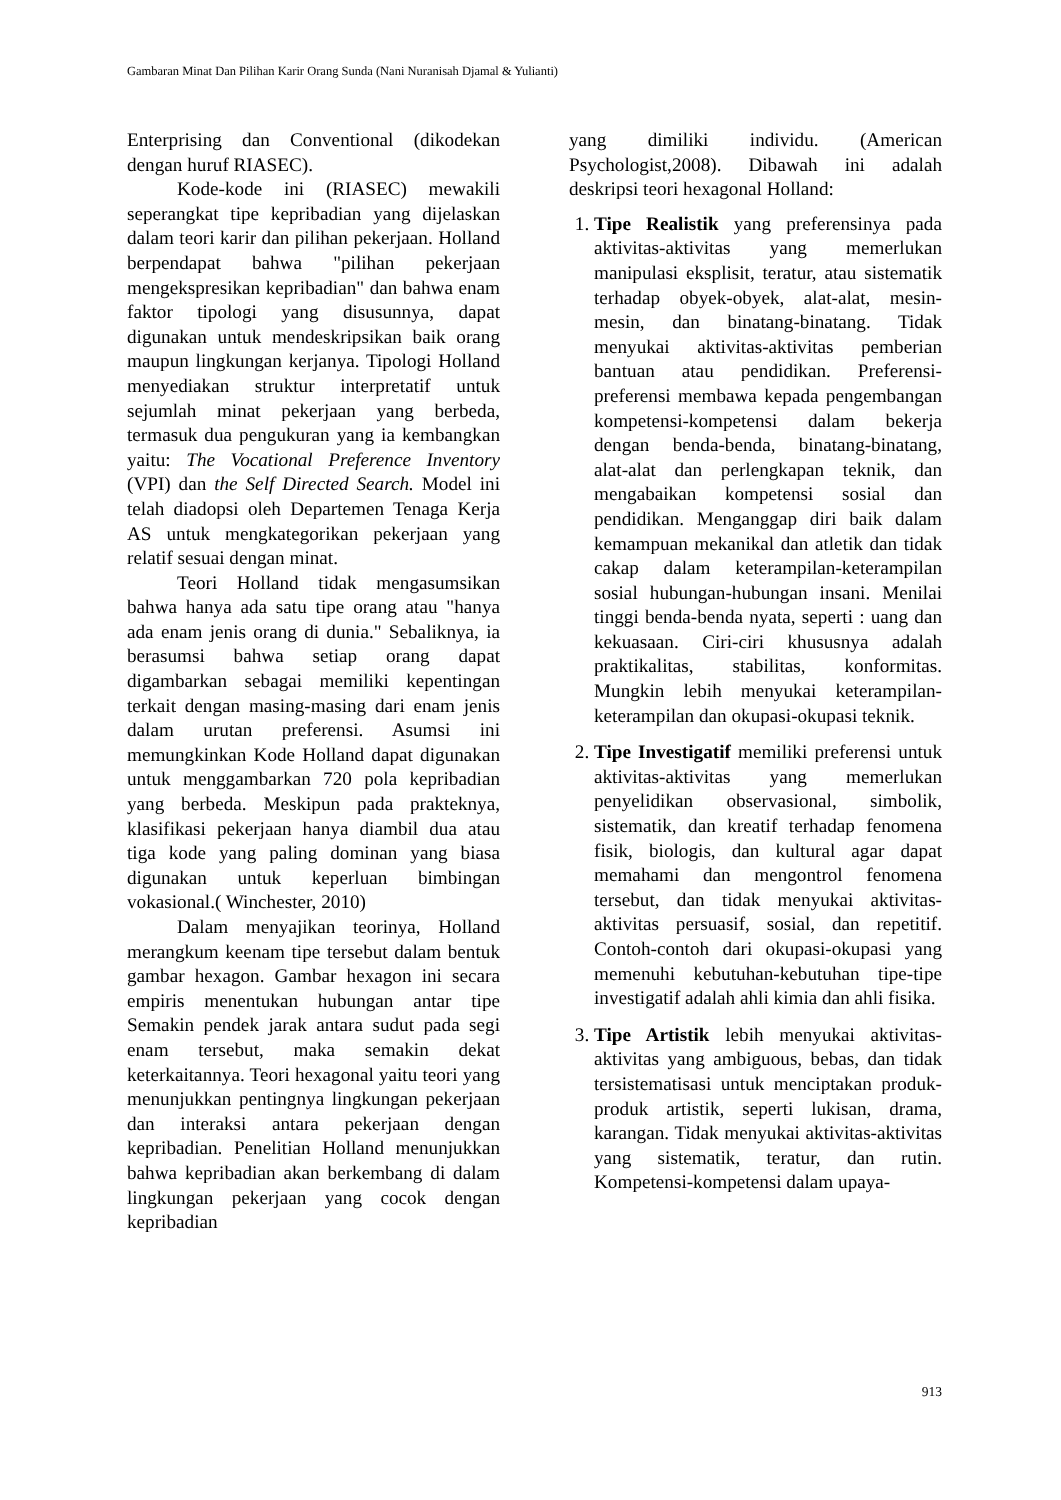Gambaran Minat Dan Pilihan Karir Orang Sunda (Nani Nuranisah Djamal & Yulianti)
Enterprising dan Conventional (dikodekan dengan huruf RIASEC).
Kode-kode ini (RIASEC) mewakili seperangkat tipe kepribadian yang dijelaskan dalam teori karir dan pilihan pekerjaan. Holland berpendapat bahwa "pilihan pekerjaan mengekspresikan kepribadian" dan bahwa enam faktor tipologi yang disusunnya, dapat digunakan untuk mendeskripsikan baik orang maupun lingkungan kerjanya. Tipologi Holland menyediakan struktur interpretatif untuk sejumlah minat pekerjaan yang berbeda, termasuk dua pengukuran yang ia kembangkan yaitu: The Vocational Preference Inventory (VPI) dan the Self Directed Search. Model ini telah diadopsi oleh Departemen Tenaga Kerja AS untuk mengkategorikan pekerjaan yang relatif sesuai dengan minat.
Teori Holland tidak mengasumsikan bahwa hanya ada satu tipe orang atau "hanya ada enam jenis orang di dunia." Sebaliknya, ia berasumsi bahwa setiap orang dapat digambarkan sebagai memiliki kepentingan terkait dengan masing-masing dari enam jenis dalam urutan preferensi. Asumsi ini memungkinkan Kode Holland dapat digunakan untuk menggambarkan 720 pola kepribadian yang berbeda. Meskipun pada prakteknya, klasifikasi pekerjaan hanya diambil dua atau tiga kode yang paling dominan yang biasa digunakan untuk keperluan bimbingan vokasional.( Winchester, 2010)
Dalam menyajikan teorinya, Holland merangkum keenam tipe tersebut dalam bentuk gambar hexagon. Gambar hexagon ini secara empiris menentukan hubungan antar tipe Semakin pendek jarak antara sudut pada segi enam tersebut, maka semakin dekat keterkaitannya. Teori hexagonal yaitu teori yang menunjukkan pentingnya lingkungan pekerjaan dan interaksi antara pekerjaan dengan kepribadian. Penelitian Holland menunjukkan bahwa kepribadian akan berkembang di dalam lingkungan pekerjaan yang cocok dengan kepribadian
yang dimiliki individu. (American Psychologist,2008). Dibawah ini adalah deskripsi teori hexagonal Holland:
1. Tipe Realistik yang preferensinya pada aktivitas-aktivitas yang memerlukan manipulasi eksplisit, teratur, atau sistematik terhadap obyek-obyek, alat-alat, mesin-mesin, dan binatang-binatang. Tidak menyukai aktivitas-aktivitas pemberian bantuan atau pendidikan. Preferensi-preferensi membawa kepada pengembangan kompetensi-kompetensi dalam bekerja dengan benda-benda, binatang-binatang, alat-alat dan perlengkapan teknik, dan mengabaikan kompetensi sosial dan pendidikan. Menganggap diri baik dalam kemampuan mekanikal dan atletik dan tidak cakap dalam keterampilan-keterampilan sosial hubungan-hubungan insani. Menilai tinggi benda-benda nyata, seperti : uang dan kekuasaan. Ciri-ciri khususnya adalah praktikalitas, stabilitas, konformitas. Mungkin lebih menyukai keterampilan-keterampilan dan okupasi-okupasi teknik.
2. Tipe Investigatif memiliki preferensi untuk aktivitas-aktivitas yang memerlukan penyelidikan observasional, simbolik, sistematik, dan kreatif terhadap fenomena fisik, biologis, dan kultural agar dapat memahami dan mengontrol fenomena tersebut, dan tidak menyukai aktivitas-aktivitas persuasif, sosial, dan repetitif. Contoh-contoh dari okupasi-okupasi yang memenuhi kebutuhan-kebutuhan tipe-tipe investigatif adalah ahli kimia dan ahli fisika.
3. Tipe Artistik lebih menyukai aktivitas-aktivitas yang ambiguous, bebas, dan tidak tersistematisasi untuk menciptakan produk-produk artistik, seperti lukisan, drama, karangan. Tidak menyukai aktivitas-aktivitas yang sistematik, teratur, dan rutin. Kompetensi-kompetensi dalam upaya-
913